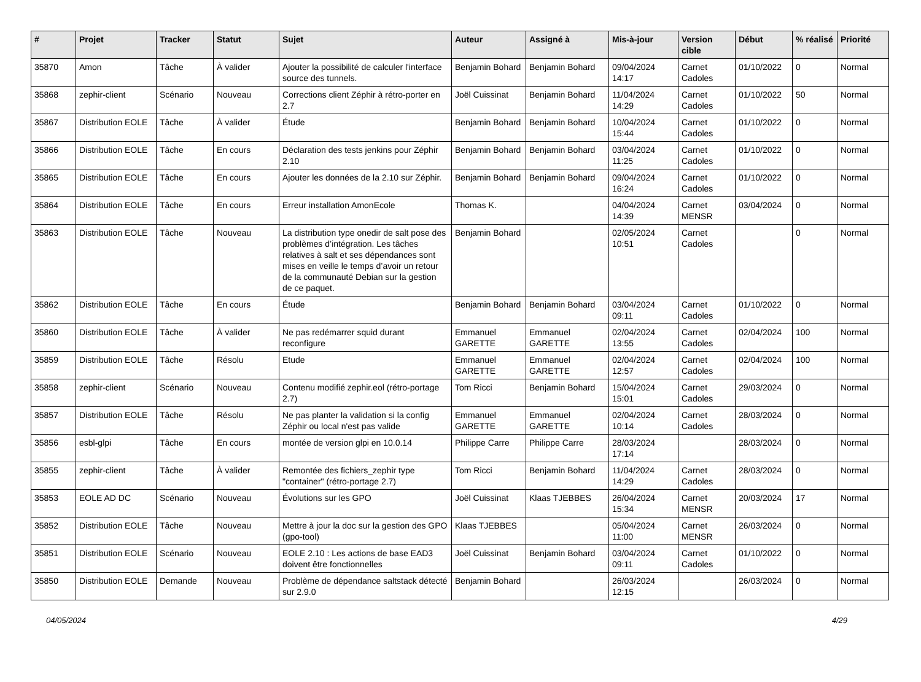| # | Projet | Tracker | Statut | Sujet | Auteur | Assigné à | Mis-à-jour | Version cible | Début | % réalisé | Priorité |
| --- | --- | --- | --- | --- | --- | --- | --- | --- | --- | --- | --- |
| 35870 | Amon | Tâche | À valider | Ajouter la possibilité de calculer l'interface source des tunnels. | Benjamin Bohard | Benjamin Bohard | 09/04/2024 14:17 | Carnet Cadoles | 01/10/2022 | 0 | Normal |
| 35868 | zephir-client | Scénario | Nouveau | Corrections client Zéphir à rétro-porter en 2.7 | Joël Cuissinat | Benjamin Bohard | 11/04/2024 14:29 | Carnet Cadoles | 01/10/2022 | 50 | Normal |
| 35867 | Distribution EOLE | Tâche | À valider | Étude | Benjamin Bohard | Benjamin Bohard | 10/04/2024 15:44 | Carnet Cadoles | 01/10/2022 | 0 | Normal |
| 35866 | Distribution EOLE | Tâche | En cours | Déclaration des tests jenkins pour Zéphir 2.10 | Benjamin Bohard | Benjamin Bohard | 03/04/2024 11:25 | Carnet Cadoles | 01/10/2022 | 0 | Normal |
| 35865 | Distribution EOLE | Tâche | En cours | Ajouter les données de la 2.10 sur Zéphir. | Benjamin Bohard | Benjamin Bohard | 09/04/2024 16:24 | Carnet Cadoles | 01/10/2022 | 0 | Normal |
| 35864 | Distribution EOLE | Tâche | En cours | Erreur installation AmonEcole | Thomas K. | | 04/04/2024 14:39 | Carnet MENSR | 03/04/2024 | 0 | Normal |
| 35863 | Distribution EOLE | Tâche | Nouveau | La distribution type onedir de salt pose des problèmes d’intégration. Les tâches relatives à salt et ses dépendances sont mises en veille le temps d’avoir un retour de la communauté Debian sur la gestion de ce paquet. | Benjamin Bohard | | 02/05/2024 10:51 | Carnet Cadoles | | 0 | Normal |
| 35862 | Distribution EOLE | Tâche | En cours | Étude | Benjamin Bohard | Benjamin Bohard | 03/04/2024 09:11 | Carnet Cadoles | 01/10/2022 | 0 | Normal |
| 35860 | Distribution EOLE | Tâche | À valider | Ne pas redémarrer squid durant reconfigure | Emmanuel GARETTE | Emmanuel GARETTE | 02/04/2024 13:55 | Carnet Cadoles | 02/04/2024 | 100 | Normal |
| 35859 | Distribution EOLE | Tâche | Résolu | Etude | Emmanuel GARETTE | Emmanuel GARETTE | 02/04/2024 12:57 | Carnet Cadoles | 02/04/2024 | 100 | Normal |
| 35858 | zephir-client | Scénario | Nouveau | Contenu modifié zephir.eol (rétro-portage 2.7) | Tom Ricci | Benjamin Bohard | 15/04/2024 15:01 | Carnet Cadoles | 29/03/2024 | 0 | Normal |
| 35857 | Distribution EOLE | Tâche | Résolu | Ne pas planter la validation si la config Zéphir ou local n'est pas valide | Emmanuel GARETTE | Emmanuel GARETTE | 02/04/2024 10:14 | Carnet Cadoles | 28/03/2024 | 0 | Normal |
| 35856 | esbl-glpi | Tâche | En cours | montée de version glpi en 10.0.14 | Philippe Carre | Philippe Carre | 28/03/2024 17:14 | | 28/03/2024 | 0 | Normal |
| 35855 | zephir-client | Tâche | À valider | Remontée des fichiers_zephir type "container" (rétro-portage 2.7) | Tom Ricci | Benjamin Bohard | 11/04/2024 14:29 | Carnet Cadoles | 28/03/2024 | 0 | Normal |
| 35853 | EOLE AD DC | Scénario | Nouveau | Évolutions sur les GPO | Joël Cuissinat | Klaas TJEBBES | 26/04/2024 15:34 | Carnet MENSR | 20/03/2024 | 17 | Normal |
| 35852 | Distribution EOLE | Tâche | Nouveau | Mettre à jour la doc sur la gestion des GPO (gpo-tool) | Klaas TJEBBES | | 05/04/2024 11:00 | Carnet MENSR | 26/03/2024 | 0 | Normal |
| 35851 | Distribution EOLE | Scénario | Nouveau | EOLE 2.10 : Les actions de base EAD3 doivent être fonctionnelles | Joël Cuissinat | Benjamin Bohard | 03/04/2024 09:11 | Carnet Cadoles | 01/10/2022 | 0 | Normal |
| 35850 | Distribution EOLE | Demande | Nouveau | Problème de dépendance saltstack détecté sur 2.9.0 | Benjamin Bohard | | 26/03/2024 12:15 | | 26/03/2024 | 0 | Normal |
04/05/2024 4/29